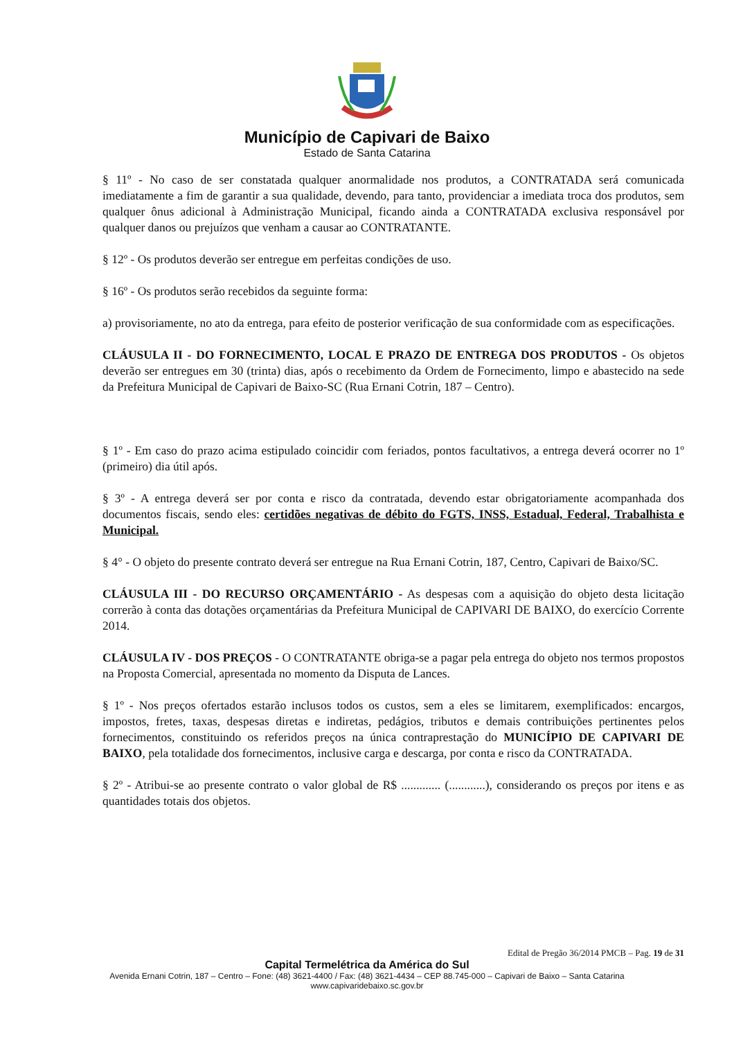Município de Capivari de Baixo
Estado de Santa Catarina
§ 11º - No caso de ser constatada qualquer anormalidade nos produtos, a CONTRATADA será comunicada imediatamente a fim de garantir a sua qualidade, devendo, para tanto, providenciar a imediata troca dos produtos, sem qualquer ônus adicional à Administração Municipal, ficando ainda a CONTRATADA exclusiva responsável por qualquer danos ou prejuízos que venham a causar ao CONTRATANTE.
§ 12º - Os produtos deverão ser entregue em perfeitas condições de uso.
§ 16º - Os produtos serão recebidos da seguinte forma:
a) provisoriamente, no ato da entrega, para efeito de posterior verificação de sua conformidade com as especificações.
CLÁUSULA II - DO FORNECIMENTO, LOCAL E PRAZO DE ENTREGA DOS PRODUTOS - Os objetos deverão ser entregues em 30 (trinta) dias, após o recebimento da Ordem de Fornecimento, limpo e abastecido na sede da Prefeitura Municipal de Capivari de Baixo-SC (Rua Ernani Cotrin, 187 – Centro).
§ 1º - Em caso do prazo acima estipulado coincidir com feriados, pontos facultativos, a entrega deverá ocorrer no 1º (primeiro) dia útil após.
§ 3º - A entrega deverá ser por conta e risco da contratada, devendo estar obrigatoriamente acompanhada dos documentos fiscais, sendo eles: certidões negativas de débito do FGTS, INSS, Estadual, Federal, Trabalhista e Municipal.
§ 4° - O objeto do presente contrato deverá ser entregue na Rua Ernani Cotrin, 187, Centro, Capivari de Baixo/SC.
CLÁUSULA III - DO RECURSO ORÇAMENTÁRIO - As despesas com a aquisição do objeto desta licitação correrão à conta das dotações orçamentárias da Prefeitura Municipal de CAPIVARI DE BAIXO, do exercício Corrente 2014.
CLÁUSULA IV - DOS PREÇOS - O CONTRATANTE obriga-se a pagar pela entrega do objeto nos termos propostos na Proposta Comercial, apresentada no momento da Disputa de Lances.
§ 1º - Nos preços ofertados estarão inclusos todos os custos, sem a eles se limitarem, exemplificados: encargos, impostos, fretes, taxas, despesas diretas e indiretas, pedágios, tributos e demais contribuições pertinentes pelos fornecimentos, constituindo os referidos preços na única contraprestação do MUNICÍPIO DE CAPIVARI DE BAIXO, pela totalidade dos fornecimentos, inclusive carga e descarga, por conta e risco da CONTRATADA.
§ 2º - Atribui-se ao presente contrato o valor global de R$ ............. (............), considerando os preços por itens e as quantidades totais dos objetos.
Edital de Pregão 36/2014 PMCB – Pag. 19 de 31
Capital Termelétrica da América do Sul
Avenida Ernani Cotrin, 187 – Centro – Fone: (48) 3621-4400 / Fax: (48) 3621-4434 – CEP 88.745-000 – Capivari de Baixo – Santa Catarina
www.capivaridebaixo.sc.gov.br